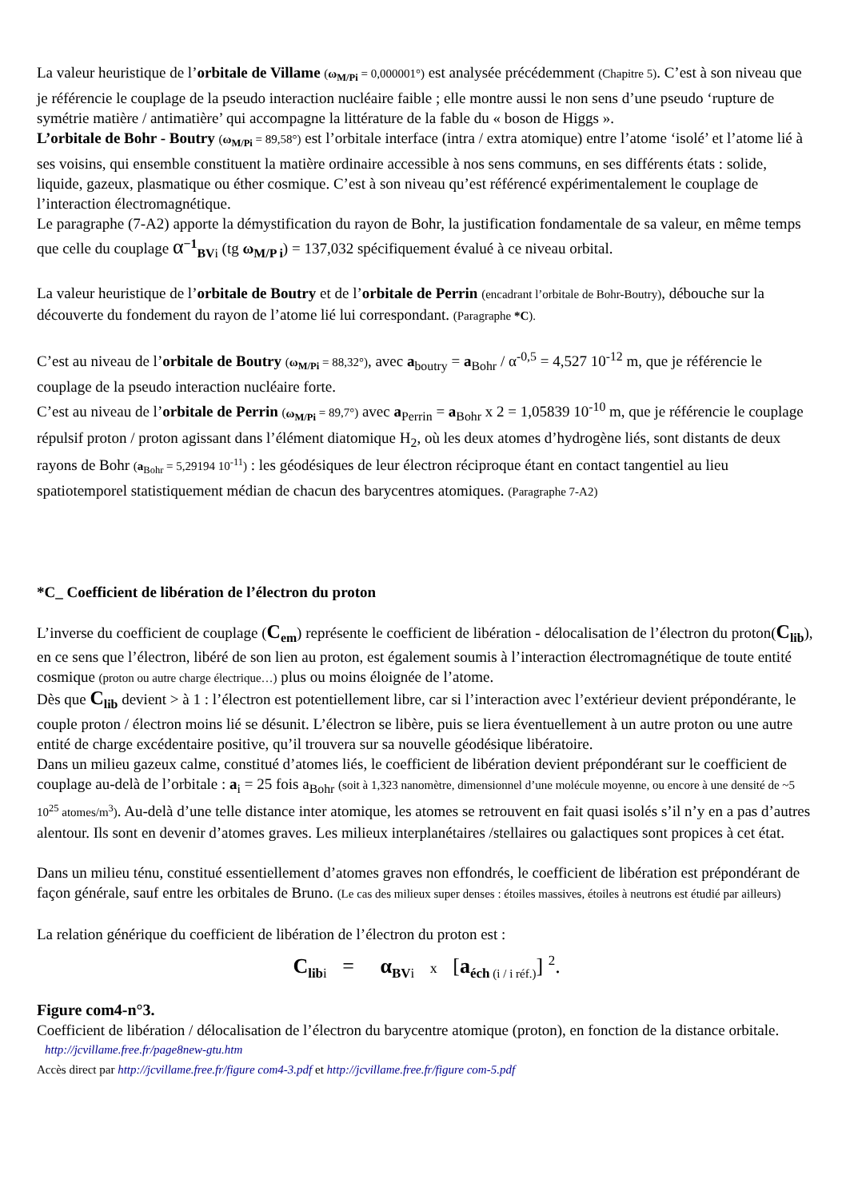La valeur heuristique de l’orbitale de Villame (ω<sub>M/Pi</sub> = 0,000001°) est analysée précédemment (Chapitre 5). C’est à son niveau que je référencie le couplage de la pseudo interaction nucléaire faible ; elle montre aussi le non sens d’une pseudo ‘rupture de symétrie matière / antimatière’ qui accompagne la littérature de la fable du « boson de Higgs ».
L’orbitale de Bohr - Boutry (ω<sub>M/Pi</sub> = 89,58°) est l’orbitale interface (intra / extra atomique) entre l’atome ‘isolé’ et l’atome lié à ses voisins, qui ensemble constituent la matière ordinaire accessible à nos sens communs, en ses différents états : solide, liquide, gazeux, plasmatique ou éther cosmique. C’est à son niveau qu’est référencé expérimentalement le couplage de l’interaction électromagnétique.
Le paragraphe (7-A2) apporte la démystification du rayon de Bohr, la justification fondamentale de sa valeur, en même temps que celle du couplage α<sup>−1</sup><sub>BVi</sub> (tg ω<sub>M/P i</sub>) = 137,032 spécifiquement évalué à ce niveau orbital.
La valeur heuristique de l’orbitale de Boutry et de l’orbitale de Perrin (encadrant l’orbitale de Bohr-Boutry), débouche sur la découverte du fondement du rayon de l’atome lié lui correspondant. (Paragraphe *C).
C’est au niveau de l’orbitale de Boutry (ω<sub>M/Pi</sub> = 88,32°), avec a<sub>boutry</sub> = a<sub>Bohr</sub> / α<sup>-0,5</sup> = 4,527 10<sup>-12</sup> m, que je référencie le couplage de la pseudo interaction nucléaire forte.
C’est au niveau de l’orbitale de Perrin (ω<sub>M/Pi</sub> = 89,7°) avec a<sub>Perrin</sub> = a<sub>Bohr</sub> x 2 = 1,05839 10<sup>-10</sup> m, que je référencie le couplage répulsif proton / proton agissant dans l’élément diatomique H<sub>2</sub>, où les deux atomes d’hydrogène liés, sont distants de deux rayons de Bohr (a<sub>Bohr</sub> = 5,29194 10<sup>-11</sup>) : les géodésiques de leur électron réciproque étant en contact tangentiel au lieu spatiotemporel statistiquement médian de chacun des barycentres atomiques. (Paragraphe 7-A2)
*C_ Coefficient de libération de l’électron du proton
L’inverse du coefficient de couplage (C<sub>em</sub>) représente le coefficient de libération - délocalisation de l’électron du proton(C<sub>lib</sub>), en ce sens que l’électron, libéré de son lien au proton, est également soumis à l’interaction électromagnétique de toute entité cosmique (proton ou autre charge électrique…) plus ou moins éloignée de l’atome.
Dès que C<sub>lib</sub> devient > à 1 : l’électron est potentiellement libre, car si l’interaction avec l’extérieur devient prépondérante, le couple proton / électron moins lié se désunit. L’électron se libère, puis se liera éventuellement à un autre proton ou une autre entité de charge excédentaire positive, qu’il trouvera sur sa nouvelle géodésique libératoire.
Dans un milieu gazeux calme, constitué d’atomes liés, le coefficient de libération devient prépondérant sur le coefficient de couplage au-delà de l’orbitale : a<sub>i</sub> = 25 fois a<sub>Bohr</sub> (soit à 1,323 nanomètre, dimensionnel d’une molécule moyenne, ou encore à une densité de ~5 10<sup>25</sup> atomes/m<sup>3</sup>). Au-delà d’une telle distance inter atomique, les atomes se retrouvent en fait quasi isolés s’il n’y en a pas d’autres alentour. Ils sont en devenir d’atomes graves. Les milieux interplanétaires /stellaires ou galactiques sont propices à cet état.
Dans un milieu ténu, constitué essentiellement d’atomes graves non effondrés, le coefficient de libération est prépondérant de façon générale, sauf entre les orbitales de Bruno. (Le cas des milieux super denses : étoiles massives, étoiles à neutrons est étudié par ailleurs)
La relation générique du coefficient de libération de l’électron du proton est :
C<sub>lib</sub><sub>i</sub> = α<sub>BV</sub><sub>i</sub> x [a<sub>éch</sub><sub>(i / i réf.)</sub>] <sup>2</sup>.
Figure com4-n°3.
Coefficient de libération / délocalisation de l’électron du barycentre atomique (proton), en fonction de la distance orbitale.
http://jcvillame.free.fr/page8new-gtu.htm
Accès direct par http://jcvillame.free.fr/figure com4-3.pdf et http://jcvillame.free.fr/figure com-5.pdf